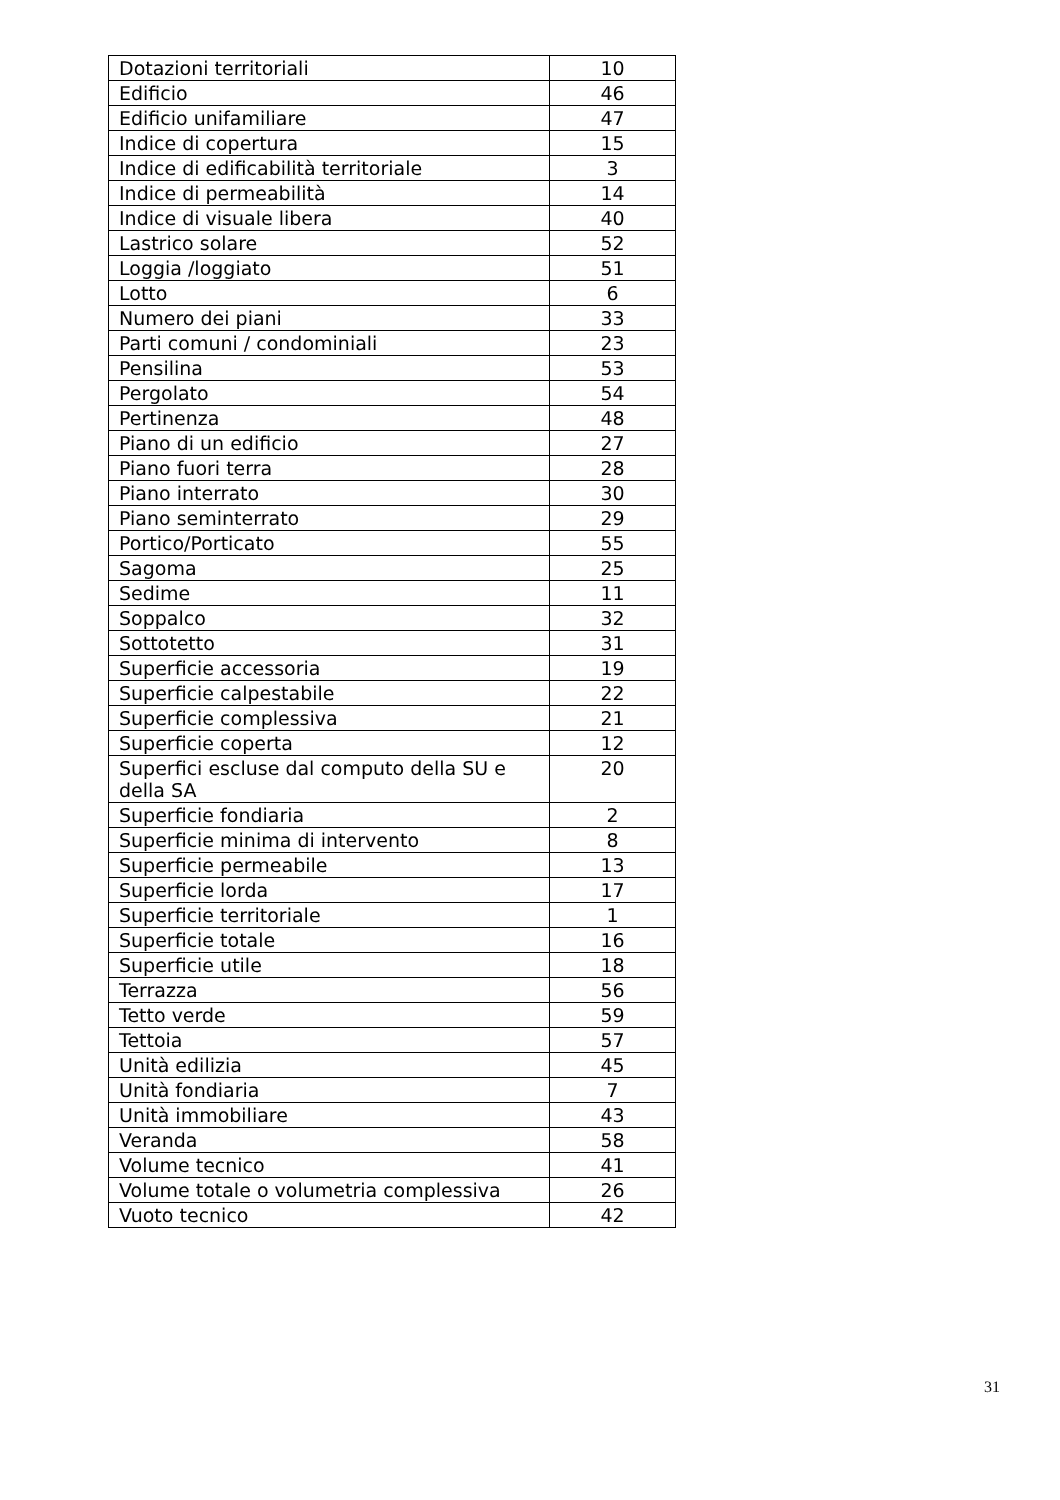| Dotazioni territoriali | 10 |
| Edificio | 46 |
| Edificio unifamiliare | 47 |
| Indice di copertura | 15 |
| Indice di edificabilità territoriale | 3 |
| Indice di permeabilità | 14 |
| Indice di visuale libera | 40 |
| Lastrico solare | 52 |
| Loggia /loggiato | 51 |
| Lotto | 6 |
| Numero dei piani | 33 |
| Parti comuni / condominiali | 23 |
| Pensilina | 53 |
| Pergolato | 54 |
| Pertinenza | 48 |
| Piano di un edificio | 27 |
| Piano fuori terra | 28 |
| Piano interrato | 30 |
| Piano seminterrato | 29 |
| Portico/Porticato | 55 |
| Sagoma | 25 |
| Sedime | 11 |
| Soppalco | 32 |
| Sottotetto | 31 |
| Superficie accessoria | 19 |
| Superficie calpestabile | 22 |
| Superficie complessiva | 21 |
| Superficie coperta | 12 |
| Superfici escluse dal computo della SU e della SA | 20 |
| Superficie fondiaria | 2 |
| Superficie minima di intervento | 8 |
| Superficie permeabile | 13 |
| Superficie lorda | 17 |
| Superficie territoriale | 1 |
| Superficie totale | 16 |
| Superficie utile | 18 |
| Terrazza | 56 |
| Tetto verde | 59 |
| Tettoia | 57 |
| Unità edilizia | 45 |
| Unità fondiaria | 7 |
| Unità immobiliare | 43 |
| Veranda | 58 |
| Volume tecnico | 41 |
| Volume totale o volumetria complessiva | 26 |
| Vuoto tecnico | 42 |
31